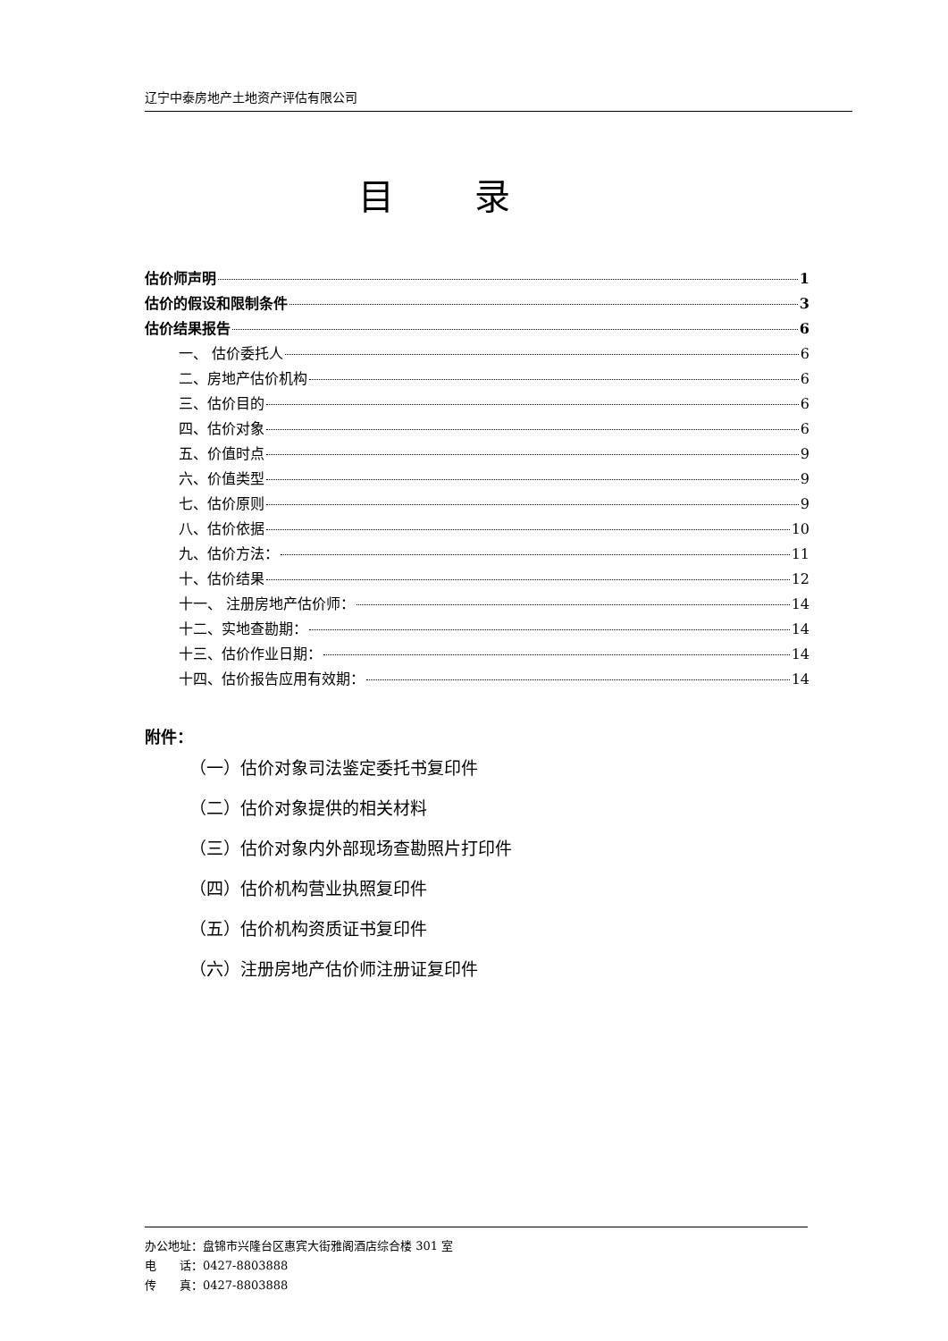辽宁中泰房地产土地资产评估有限公司
目录
估价师声明 1
估价的假设和限制条件 3
估价结果报告 6
一、 估价委托人 6
二、房地产估价机构 6
三、估价目的 6
四、估价对象 6
五、价值时点 9
六、价值类型 9
七、估价原则 9
八、估价依据 10
九、估价方法： 11
十、估价结果 12
十一、 注册房地产估价师： 14
十二、实地查勘期： 14
十三、估价作业日期： 14
十四、估价报告应用有效期： 14
附件：
（一）估价对象司法鉴定委托书复印件
（二）估价对象提供的相关材料
（三）估价对象内外部现场查勘照片打印件
（四）估价机构营业执照复印件
（五）估价机构资质证书复印件
（六）注册房地产估价师注册证复印件
办公地址：盘锦市兴隆台区惠宾大街雅阁酒店综合楼 301 室
电　　话：0427-8803888
传　　真：0427-8803888